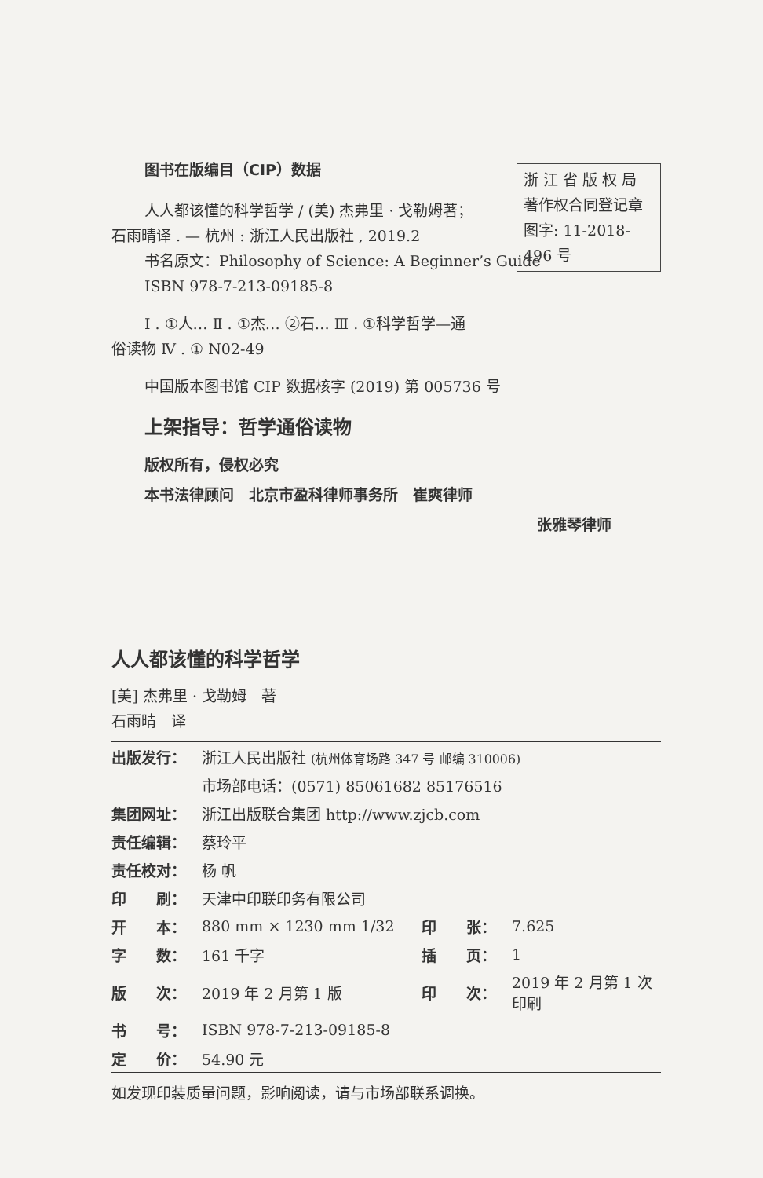浙 江 省 版 权 局
著作权合同登记章
图字: 11-2018-496 号
图书在版编目（CIP）数据
人人都该懂的科学哲学 / (美) 杰弗里 · 戈勒姆著；
石雨晴译 . — 杭州 : 浙江人民出版社 , 2019.2
书名原文：Philosophy of Science: A Beginner’s Guide
ISBN 978-7-213-09185-8
Ⅰ . ①人… Ⅱ . ①杰… ②石… Ⅲ . ①科学哲学—通
俗读物 Ⅳ . ① N02-49
中国版本图书馆 CIP 数据核字 (2019) 第 005736 号
上架指导：哲学通俗读物
版权所有，侵权必究
本书法律顾问　北京市盈科律师事务所　崔爽律师
张雅琴律师
人人都该懂的科学哲学
[美] 杰弗里 · 戈勒姆　著
石雨晴　译
| 出版发行： | 浙江人民出版社 (杭州体育场路 347 号 邮编 310006) | | |
| | 市场部电话：(0571) 85061682 85176516 | | |
| 集团网址： | 浙江出版联合集团 http://www.zjcb.com | | |
| 责任编辑： | 蔡玲平 | | |
| 责任校对： | 杨 帆 | | |
| 印 刷： | 天津中印联印务有限公司 | | |
| 开 本： | 880 mm × 1230 mm 1/32 | 印 张： | 7.625 |
| 字 数： | 161 千字 | 插 页： | 1 |
| 版 次： | 2019 年 2 月第 1 版 | 印 次： | 2019 年 2 月第 1 次印刷 |
| 书 号： | ISBN 978-7-213-09185-8 | | |
| 定 价： | 54.90 元 | | |
如发现印装质量问题，影响阅读，请与市场部联系调换。